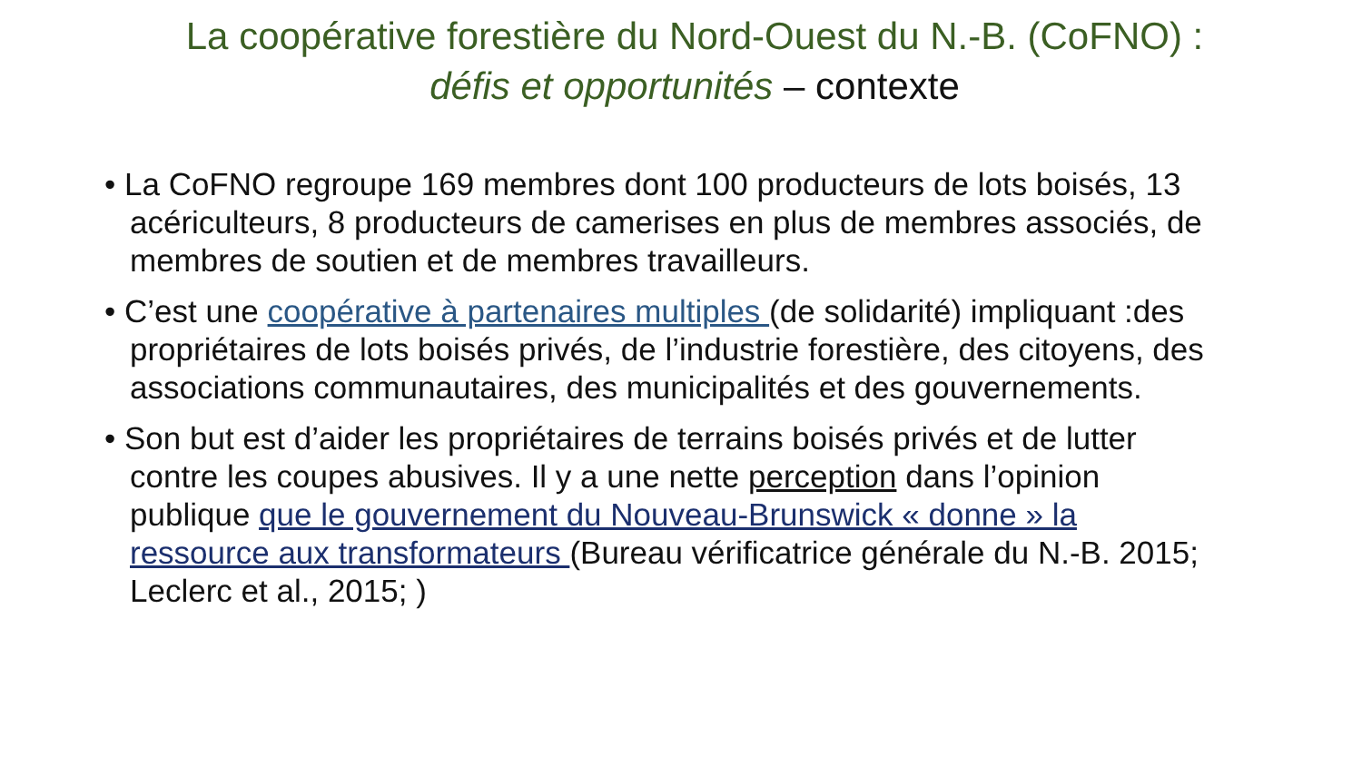La coopérative forestière du Nord-Ouest du N.-B. (CoFNO) :
défis et opportunités – contexte
• La CoFNO regroupe 169 membres dont 100 producteurs de lots boisés, 13 acériculteurs, 8 producteurs de camerises en plus de membres associés, de membres de soutien et de membres travailleurs.
• C’est une coopérative à partenaires multiples (de solidarité) impliquant :des propriétaires de lots boisés privés, de l’industrie forestière, des citoyens, des associations communautaires, des municipalités et des gouvernements.
• Son but est d’aider les propriétaires de terrains boisés privés et de lutter contre les coupes abusives. Il y a une nette perception dans l’opinion publique que le gouvernement du Nouveau-Brunswick « donne » la ressource aux transformateurs (Bureau vérificatrice générale du N.-B. 2015; Leclerc et al., 2015; )